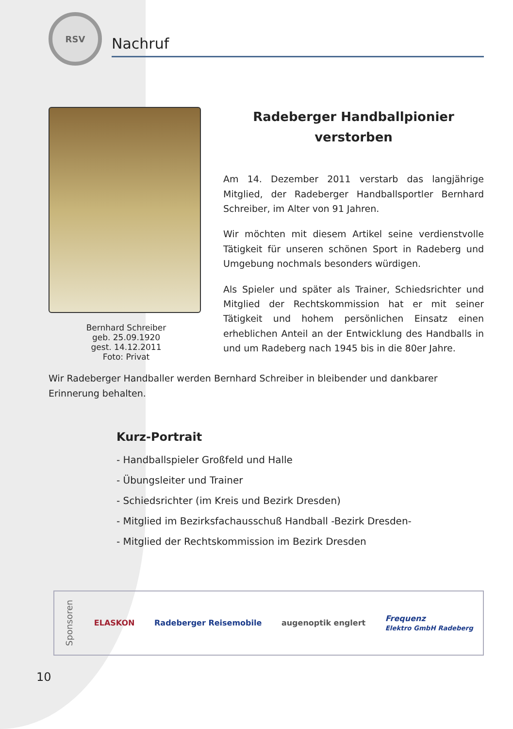RSV
Nachruf
Bernhard Schreiber
geb. 25.09.1920
gest. 14.12.2011
Foto: Privat
Radeberger Handballpionier
verstorben
Am 14. Dezember 2011 verstarb das langjährige Mitglied, der Radeberger Handballsportler Bernhard Schreiber, im Alter von 91 Jahren.
Wir möchten mit diesem Artikel seine verdienstvolle Tätigkeit für unseren schönen Sport in Radeberg und Umgebung nochmals besonders würdigen.
Als Spieler und später als Trainer, Schiedsrichter und Mitglied der Rechtskommission hat er mit seiner Tätigkeit und hohem persönlichen Einsatz einen erheblichen Anteil an der Entwicklung des Handballs in und um Radeberg nach 1945 bis in die 80er Jahre.
Wir Radeberger Handballer werden Bernhard Schreiber in bleibender und dankbarer Erinnerung behalten.
Kurz-Portrait
- Handballspieler Großfeld und Halle
- Übungsleiter und Trainer
- Schiedsrichter (im Kreis und Bezirk Dresden)
- Mitglied im Bezirksfachausschuß Handball -Bezirk Dresden-
- Mitglied der Rechtskommission im Bezirk Dresden
Sponsoren ELASKON Radeberger Reisemobile augenoptik englert Frequenz
Elektro GmbH Radeberg
10